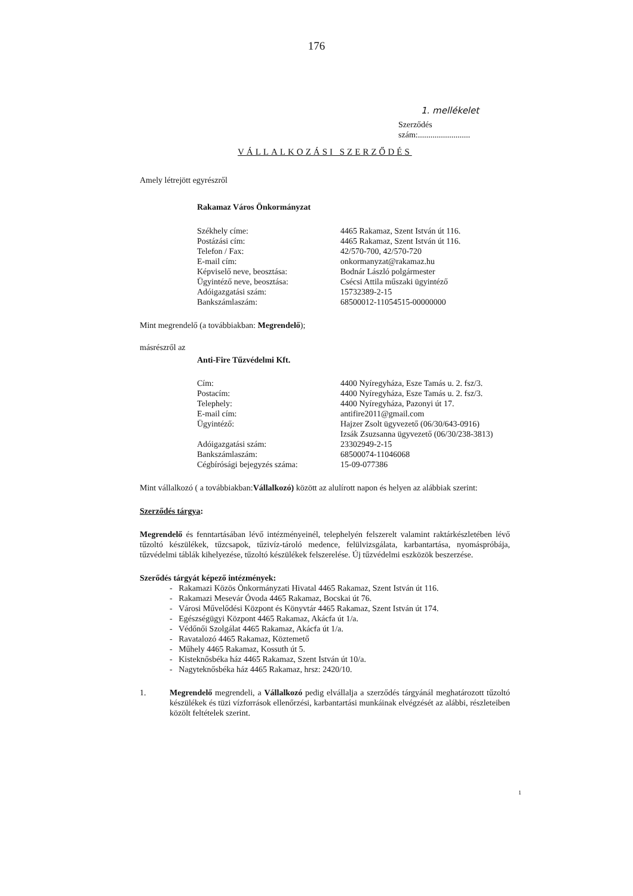176
1. mellékelet
Szerződés
szám:.........................
VÁLLALKOZÁSI SZERZŐDÉS
Amely létrejött egyrészről
Rakamaz Város Önkormányzat
| Székhely címe: | 4465 Rakamaz, Szent István út 116. |
| Postázási cím: | 4465 Rakamaz, Szent István út 116. |
| Telefon / Fax: | 42/570-700, 42/570-720 |
| E-mail cím: | onkormanyzat@rakamaz.hu |
| Képviselő neve, beosztása: | Bodnár László polgármester |
| Ügyintéző neve, beosztása: | Csécsi Attila műszaki ügyintéző |
| Adóigazgatási szám: | 15732389-2-15 |
| Bankszámlaszám: | 68500012-11054515-00000000 |
Mint megrendelő (a továbbiakban: Megrendelő);
másrészről az
Anti-Fire Tűzvédelmi Kft.
| Cím: | 4400 Nyíregyháza, Esze Tamás u. 2. fsz/3. |
| Postacím: | 4400 Nyíregyháza, Esze Tamás u. 2. fsz/3. |
| Telephely: | 4400 Nyíregyháza, Pazonyi út 17. |
| E-mail cím: | antifire2011@gmail.com |
| Ügyintéző: | Hajzer Zsolt ügyvezető (06/30/643-0916) Izsák Zsuzsanna ügyvezető (06/30/238-3813) |
| Adóigazgatási szám: | 23302949-2-15 |
| Bankszámlaszám: | 68500074-11046068 |
| Cégbírósági bejegyzés száma: | 15-09-077386 |
Mint vállalkozó ( a továbbiakban:Vállalkozó) között az alulírott napon és helyen az alábbiak szerint:
Szerződés tárgya:
Megrendelő és fenntartásában lévő intézményeinél, telephelyén felszerelt valamint raktárkészletében lévő tűzoltó készülékek, tűzcsapok, tűzivíz-tároló medence, felülvizsgálata, karbantartása, nyomáspróbája, tűzvédelmi táblák kihelyezése, tűzoltó készülékek felszerelése. Új tűzvédelmi eszközök beszerzése.
Szerődés tárgyát képező intézmények:
- Rakamazi Közös Önkormányzati Hivatal 4465 Rakamaz, Szent István út 116.
- Rakamazi Mesevár Óvoda 4465 Rakamaz, Bocskai út 76.
- Városi Művelődési Központ és Könyvtár 4465 Rakamaz, Szent István út 174.
- Egészségügyi Központ 4465 Rakamaz, Akácfa út 1/a.
- Védőnői Szolgálat 4465 Rakamaz, Akácfa út 1/a.
- Ravatalozó 4465 Rakamaz, Köztemető
- Műhely 4465 Rakamaz, Kossuth út 5.
- Kisteknősbéka ház 4465 Rakamaz, Szent István út 10/a.
- Nagyteknősbéka ház 4465 Rakamaz, hrsz: 2420/10.
1. Megrendelő megrendeli, a Vállalkozó pedig elvállalja a szerződés tárgyánál meghatározott tűzoltó készülékek és tüzi vízforrások ellenőrzési, karbantartási munkáinak elvégzését az alábbi, részleteiben közölt feltételek szerint.
1